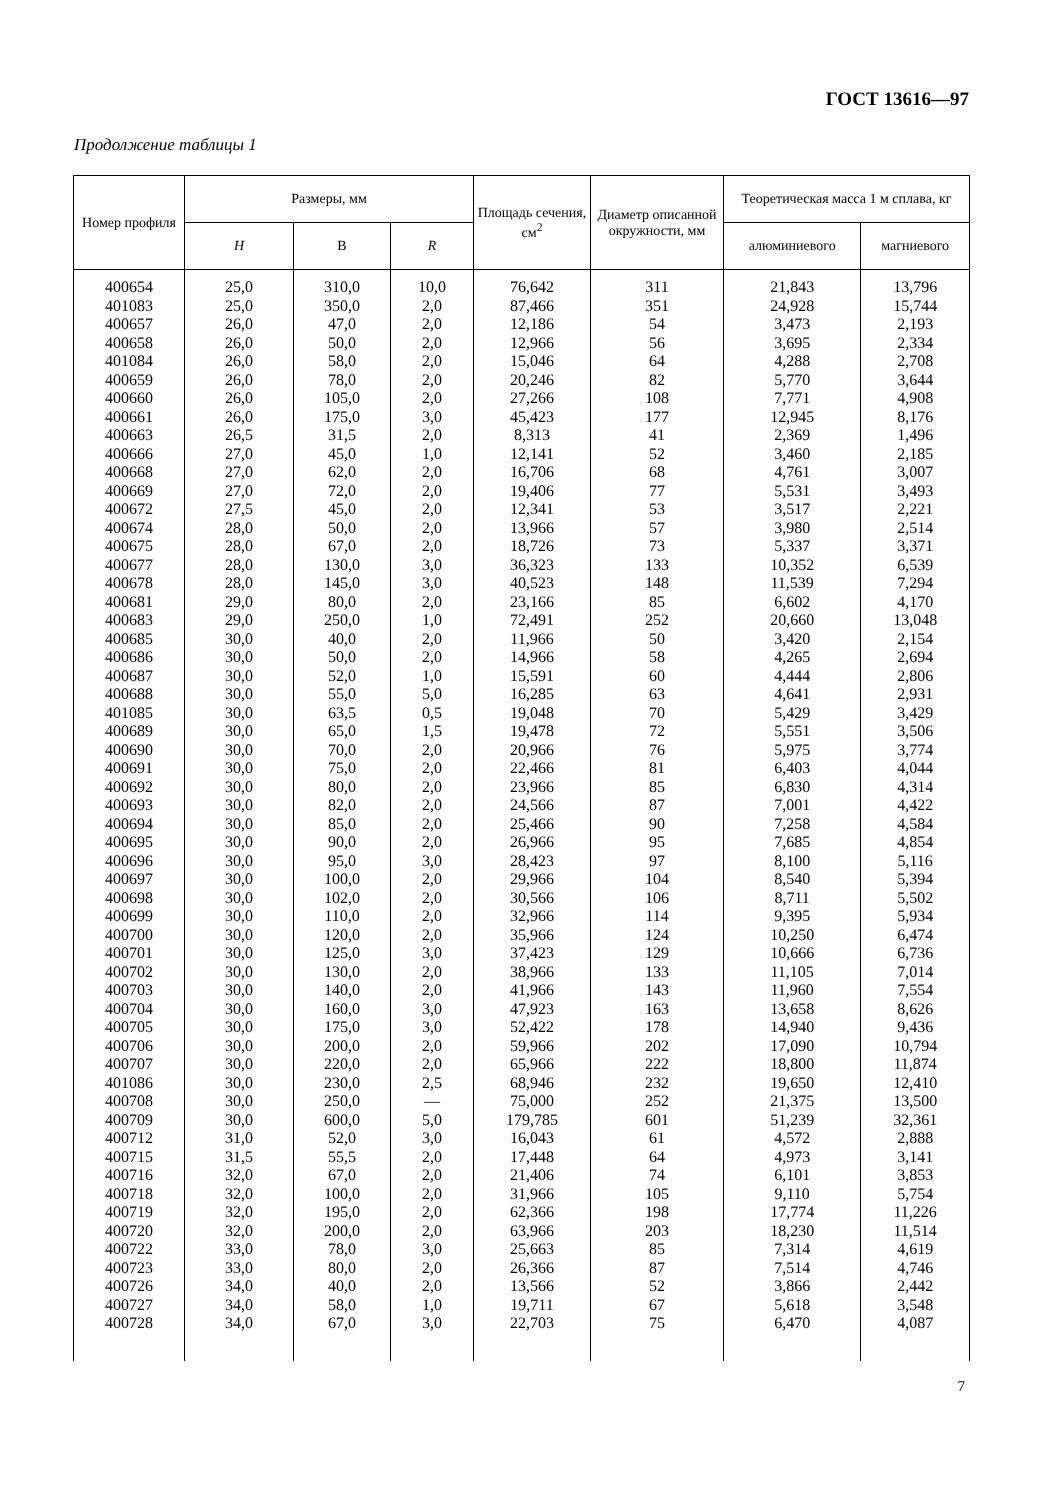ГОСТ 13616—97
Продолжение таблицы 1
| Номер профиля | Размеры, мм | | | Площадь сечения, см<sup>2</sup> | Диаметр описанной окружности, мм | Теоретическая масса 1 м сплава, кг | |
| --- | --- | --- | --- | --- | --- | --- | --- |
| | H | B | R | | | алюминиевого | магниевого |
| 400654 | 25,0 | 310,0 | 10,0 | 76,642 | 311 | 21,843 | 13,796 |
| 401083 | 25,0 | 350,0 | 2,0 | 87,466 | 351 | 24,928 | 15,744 |
| 400657 | 26,0 | 47,0 | 2,0 | 12,186 | 54 | 3,473 | 2,193 |
| 400658 | 26,0 | 50,0 | 2,0 | 12,966 | 56 | 3,695 | 2,334 |
| 401084 | 26,0 | 58,0 | 2,0 | 15,046 | 64 | 4,288 | 2,708 |
| 400659 | 26,0 | 78,0 | 2,0 | 20,246 | 82 | 5,770 | 3,644 |
| 400660 | 26,0 | 105,0 | 2,0 | 27,266 | 108 | 7,771 | 4,908 |
| 400661 | 26,0 | 175,0 | 3,0 | 45,423 | 177 | 12,945 | 8,176 |
| 400663 | 26,5 | 31,5 | 2,0 | 8,313 | 41 | 2,369 | 1,496 |
| 400666 | 27,0 | 45,0 | 1,0 | 12,141 | 52 | 3,460 | 2,185 |
| 400668 | 27,0 | 62,0 | 2,0 | 16,706 | 68 | 4,761 | 3,007 |
| 400669 | 27,0 | 72,0 | 2,0 | 19,406 | 77 | 5,531 | 3,493 |
| 400672 | 27,5 | 45,0 | 2,0 | 12,341 | 53 | 3,517 | 2,221 |
| 400674 | 28,0 | 50,0 | 2,0 | 13,966 | 57 | 3,980 | 2,514 |
| 400675 | 28,0 | 67,0 | 2,0 | 18,726 | 73 | 5,337 | 3,371 |
| 400677 | 28,0 | 130,0 | 3,0 | 36,323 | 133 | 10,352 | 6,539 |
| 400678 | 28,0 | 145,0 | 3,0 | 40,523 | 148 | 11,539 | 7,294 |
| 400681 | 29,0 | 80,0 | 2,0 | 23,166 | 85 | 6,602 | 4,170 |
| 400683 | 29,0 | 250,0 | 1,0 | 72,491 | 252 | 20,660 | 13,048 |
| 400685 | 30,0 | 40,0 | 2,0 | 11,966 | 50 | 3,420 | 2,154 |
| 400686 | 30,0 | 50,0 | 2,0 | 14,966 | 58 | 4,265 | 2,694 |
| 400687 | 30,0 | 52,0 | 1,0 | 15,591 | 60 | 4,444 | 2,806 |
| 400688 | 30,0 | 55,0 | 5,0 | 16,285 | 63 | 4,641 | 2,931 |
| 401085 | 30,0 | 63,5 | 0,5 | 19,048 | 70 | 5,429 | 3,429 |
| 400689 | 30,0 | 65,0 | 1,5 | 19,478 | 72 | 5,551 | 3,506 |
| 400690 | 30,0 | 70,0 | 2,0 | 20,966 | 76 | 5,975 | 3,774 |
| 400691 | 30,0 | 75,0 | 2,0 | 22,466 | 81 | 6,403 | 4,044 |
| 400692 | 30,0 | 80,0 | 2,0 | 23,966 | 85 | 6,830 | 4,314 |
| 400693 | 30,0 | 82,0 | 2,0 | 24,566 | 87 | 7,001 | 4,422 |
| 400694 | 30,0 | 85,0 | 2,0 | 25,466 | 90 | 7,258 | 4,584 |
| 400695 | 30,0 | 90,0 | 2,0 | 26,966 | 95 | 7,685 | 4,854 |
| 400696 | 30,0 | 95,0 | 3,0 | 28,423 | 97 | 8,100 | 5,116 |
| 400697 | 30,0 | 100,0 | 2,0 | 29,966 | 104 | 8,540 | 5,394 |
| 400698 | 30,0 | 102,0 | 2,0 | 30,566 | 106 | 8,711 | 5,502 |
| 400699 | 30,0 | 110,0 | 2,0 | 32,966 | 114 | 9,395 | 5,934 |
| 400700 | 30,0 | 120,0 | 2,0 | 35,966 | 124 | 10,250 | 6,474 |
| 400701 | 30,0 | 125,0 | 3,0 | 37,423 | 129 | 10,666 | 6,736 |
| 400702 | 30,0 | 130,0 | 2,0 | 38,966 | 133 | 11,105 | 7,014 |
| 400703 | 30,0 | 140,0 | 2,0 | 41,966 | 143 | 11,960 | 7,554 |
| 400704 | 30,0 | 160,0 | 3,0 | 47,923 | 163 | 13,658 | 8,626 |
| 400705 | 30,0 | 175,0 | 3,0 | 52,422 | 178 | 14,940 | 9,436 |
| 400706 | 30,0 | 200,0 | 2,0 | 59,966 | 202 | 17,090 | 10,794 |
| 400707 | 30,0 | 220,0 | 2,0 | 65,966 | 222 | 18,800 | 11,874 |
| 401086 | 30,0 | 230,0 | 2,5 | 68,946 | 232 | 19,650 | 12,410 |
| 400708 | 30,0 | 250,0 | — | 75,000 | 252 | 21,375 | 13,500 |
| 400709 | 30,0 | 600,0 | 5,0 | 179,785 | 601 | 51,239 | 32,361 |
| 400712 | 31,0 | 52,0 | 3,0 | 16,043 | 61 | 4,572 | 2,888 |
| 400715 | 31,5 | 55,5 | 2,0 | 17,448 | 64 | 4,973 | 3,141 |
| 400716 | 32,0 | 67,0 | 2,0 | 21,406 | 74 | 6,101 | 3,853 |
| 400718 | 32,0 | 100,0 | 2,0 | 31,966 | 105 | 9,110 | 5,754 |
| 400719 | 32,0 | 195,0 | 2,0 | 62,366 | 198 | 17,774 | 11,226 |
| 400720 | 32,0 | 200,0 | 2,0 | 63,966 | 203 | 18,230 | 11,514 |
| 400722 | 33,0 | 78,0 | 3,0 | 25,663 | 85 | 7,314 | 4,619 |
| 400723 | 33,0 | 80,0 | 2,0 | 26,366 | 87 | 7,514 | 4,746 |
| 400726 | 34,0 | 40,0 | 2,0 | 13,566 | 52 | 3,866 | 2,442 |
| 400727 | 34,0 | 58,0 | 1,0 | 19,711 | 67 | 5,618 | 3,548 |
| 400728 | 34,0 | 67,0 | 3,0 | 22,703 | 75 | 6,470 | 4,087 |
7